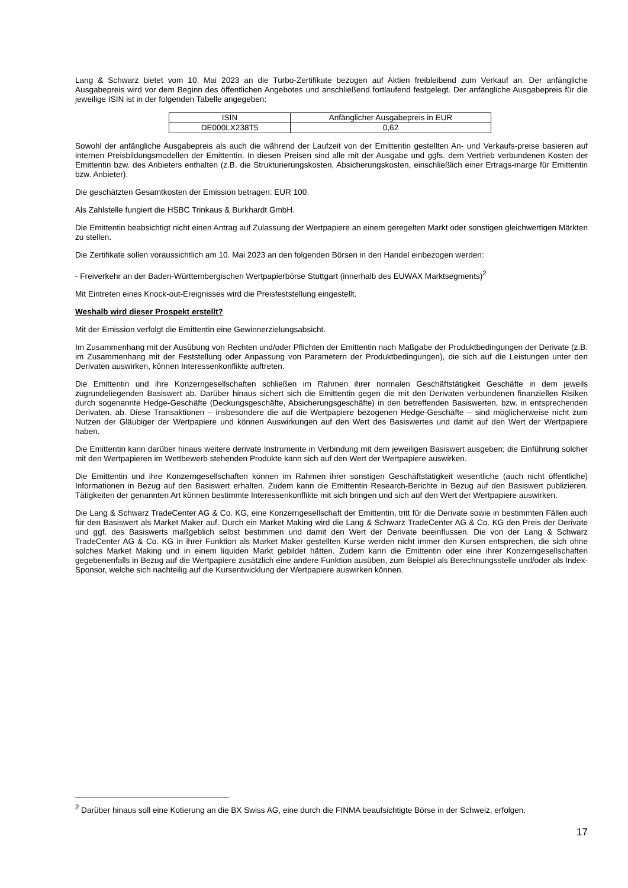Lang & Schwarz bietet vom 10. Mai 2023 an die Turbo-Zertifikate bezogen auf Aktien freibleibend zum Verkauf an. Der anfängliche Ausgabepreis wird vor dem Beginn des öffentlichen Angebotes und anschließend fortlaufend festgelegt. Der anfängliche Ausgabepreis für die jeweilige ISIN ist in der folgenden Tabelle angegeben:
| ISIN | Anfänglicher Ausgabepreis in EUR |
| DE000LX238T5 | 0,62 |
Sowohl der anfängliche Ausgabepreis als auch die während der Laufzeit von der Emittentin gestellten An- und Verkaufs-preise basieren auf internen Preisbildungsmodellen der Emittentin. In diesen Preisen sind alle mit der Ausgabe und ggfs. dem Vertrieb verbundenen Kosten der Emittentin bzw. des Anbieters enthalten (z.B. die Strukturierungskosten, Absicherungskosten, einschließlich einer Ertrags-marge für Emittentin bzw. Anbieter).
Die geschätzten Gesamtkosten der Emission betragen: EUR 100.
Als Zahlstelle fungiert die HSBC Trinkaus & Burkhardt GmbH.
Die Emittentin beabsichtigt nicht einen Antrag auf Zulassung der Wertpapiere an einem geregelten Markt oder sonstigen gleichwertigen Märkten zu stellen.
Die Zertifikate sollen voraussichtlich am 10. Mai 2023 an den folgenden Börsen in den Handel einbezogen werden:
- Freiverkehr an der Baden-Württembergischen Wertpapierbörse Stuttgart (innerhalb des EUWAX Marktsegments)<sup>2</sup>
Mit Eintreten eines Knock-out-Ereignisses wird die Preisfeststellung eingestellt.
Weshalb wird dieser Prospekt erstellt?
Mit der Emission verfolgt die Emittentin eine Gewinnerzielungsabsicht.
Im Zusammenhang mit der Ausübung von Rechten und/oder Pflichten der Emittentin nach Maßgabe der Produktbedingungen der Derivate (z.B. im Zusammenhang mit der Feststellung oder Anpassung von Parametern der Produktbedingungen), die sich auf die Leistungen unter den Derivaten auswirken, können Interessenkonflikte auftreten.
Die Emittentin und ihre Konzerngesellschaften schließen im Rahmen ihrer normalen Geschäftstätigkeit Geschäfte in dem jeweils zugrundeliegenden Basiswert ab. Darüber hinaus sichert sich die Emittentin gegen die mit den Derivaten verbundenen finanziellen Risiken durch sogenannte Hedge-Geschäfte (Deckungsgeschäfte, Absicherungsgeschäfte) in den betreffenden Basiswerten, bzw. in entsprechenden Derivaten, ab. Diese Transaktionen – insbesondere die auf die Wertpapiere bezogenen Hedge-Geschäfte – sind möglicherweise nicht zum Nutzen der Gläubiger der Wertpapiere und können Auswirkungen auf den Wert des Basiswertes und damit auf den Wert der Wertpapiere haben.
Die Emittentin kann darüber hinaus weitere derivate Instrumente in Verbindung mit dem jeweiligen Basiswert ausgeben; die Einführung solcher mit den Wertpapieren im Wettbewerb stehenden Produkte kann sich auf den Wert der Wertpapiere auswirken.
Die Emittentin und ihre Konzerngesellschaften können im Rahmen ihrer sonstigen Geschäftstätigkeit wesentliche (auch nicht öffentliche) Informationen in Bezug auf den Basiswert erhalten. Zudem kann die Emittentin Research-Berichte in Bezug auf den Basiswert publizieren. Tätigkeiten der genannten Art können bestimmte Interessenkonflikte mit sich bringen und sich auf den Wert der Wertpapiere auswirken.
Die Lang & Schwarz TradeCenter AG & Co. KG, eine Konzerngesellschaft der Emittentin, tritt für die Derivate sowie in bestimmten Fällen auch für den Basiswert als Market Maker auf. Durch ein Market Making wird die Lang & Schwarz TradeCenter AG & Co. KG den Preis der Derivate und ggf. des Basiswerts maßgeblich selbst bestimmen und damit den Wert der Derivate beeinflussen. Die von der Lang & Schwarz TradeCenter AG & Co. KG in ihrer Funktion als Market Maker gestellten Kurse werden nicht immer den Kursen entsprechen, die sich ohne solches Market Making und in einem liquiden Markt gebildet hätten. Zudem kann die Emittentin oder eine ihrer Konzerngesellschaften gegebenenfalls in Bezug auf die Wertpapiere zusätzlich eine andere Funktion ausüben, zum Beispiel als Berechnungsstelle und/oder als Index-Sponsor, welche sich nachteilig auf die Kursentwicklung der Wertpapiere auswirken können.
<sup>2</sup> Darüber hinaus soll eine Kotierung an die BX Swiss AG, eine durch die FINMA beaufsichtigte Börse in der Schweiz, erfolgen.
17